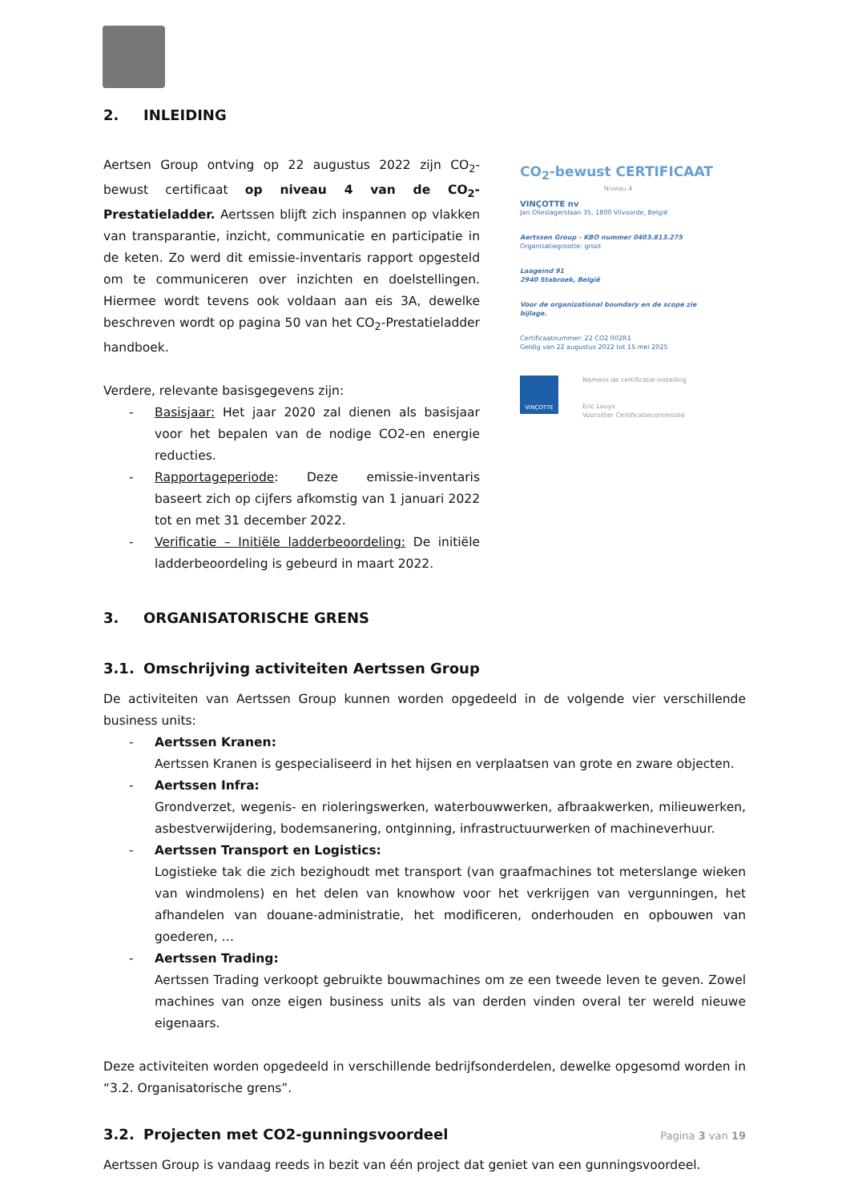2. INLEIDING
Aertsen Group ontving op 22 augustus 2022 zijn CO<sub>2</sub>-bewust certificaat op niveau 4 van de CO<sub>2</sub>-Prestatieladder. Aertssen blijft zich inspannen op vlakken van transparantie, inzicht, communicatie en participatie in de keten. Zo werd dit emissie-inventaris rapport opgesteld om te communiceren over inzichten en doelstellingen. Hiermee wordt tevens ook voldaan aan eis 3A, dewelke beschreven wordt op pagina 50 van het CO<sub>2</sub>-Prestatieladder handboek.
Verdere, relevante basisgegevens zijn:
- Basisjaar: Het jaar 2020 zal dienen als basisjaar voor het bepalen van de nodige CO2-en energie reducties.
- Rapportageperiode: Deze emissie-inventaris baseert zich op cijfers afkomstig van 1 januari 2022 tot en met 31 december 2022.
- Verificatie – Initiële ladderbeoordeling: De initiële ladderbeoordeling is gebeurd in maart 2022.
CO<sub>2</sub>-bewust CERTIFICAAT
Niveau 4
VINÇOTTE nv
Jan Olieslagerslaan 35, 1800 Vilvoorde, België
Aertssen Group - KBO nummer 0403.813.275
Organisatiegrootte: groot
Laageind 91
2940 Stabroek, België
Voor de organizational boundary en de scope zie bijlage.
Certificaatnummer: 22 CO2 002R1
Geldig van 22 augustus 2022 tot 15 mei 2025
VINÇOTTE
Namens de certificatie-instelling
Eric Louys
Voorzitter Certificatiecommissie
3. ORGANISATORISCHE GRENS
3.1. Omschrijving activiteiten Aertssen Group
De activiteiten van Aertssen Group kunnen worden opgedeeld in de volgende vier verschillende business units:
- Aertssen Kranen:
Aertssen Kranen is gespecialiseerd in het hijsen en verplaatsen van grote en zware objecten.
- Aertssen Infra:
Grondverzet, wegenis- en rioleringswerken, waterbouwwerken, afbraakwerken, milieuwerken, asbestverwijdering, bodemsanering, ontginning, infrastructuurwerken of machineverhuur.
- Aertssen Transport en Logistics:
Logistieke tak die zich bezighoudt met transport (van graafmachines tot meterslange wieken van windmolens) en het delen van knowhow voor het verkrijgen van vergunningen, het afhandelen van douane-administratie, het modificeren, onderhouden en opbouwen van goederen, …
- Aertssen Trading:
Aertssen Trading verkoopt gebruikte bouwmachines om ze een tweede leven te geven. Zowel machines van onze eigen business units als van derden vinden overal ter wereld nieuwe eigenaars.
Deze activiteiten worden opgedeeld in verschillende bedrijfsonderdelen, dewelke opgesomd worden in “3.2. Organisatorische grens”.
3.2. Projecten met CO2-gunningsvoordeel
Aertssen Group is vandaag reeds in bezit van één project dat geniet van een gunningsvoordeel.
Pagina 3 van 19